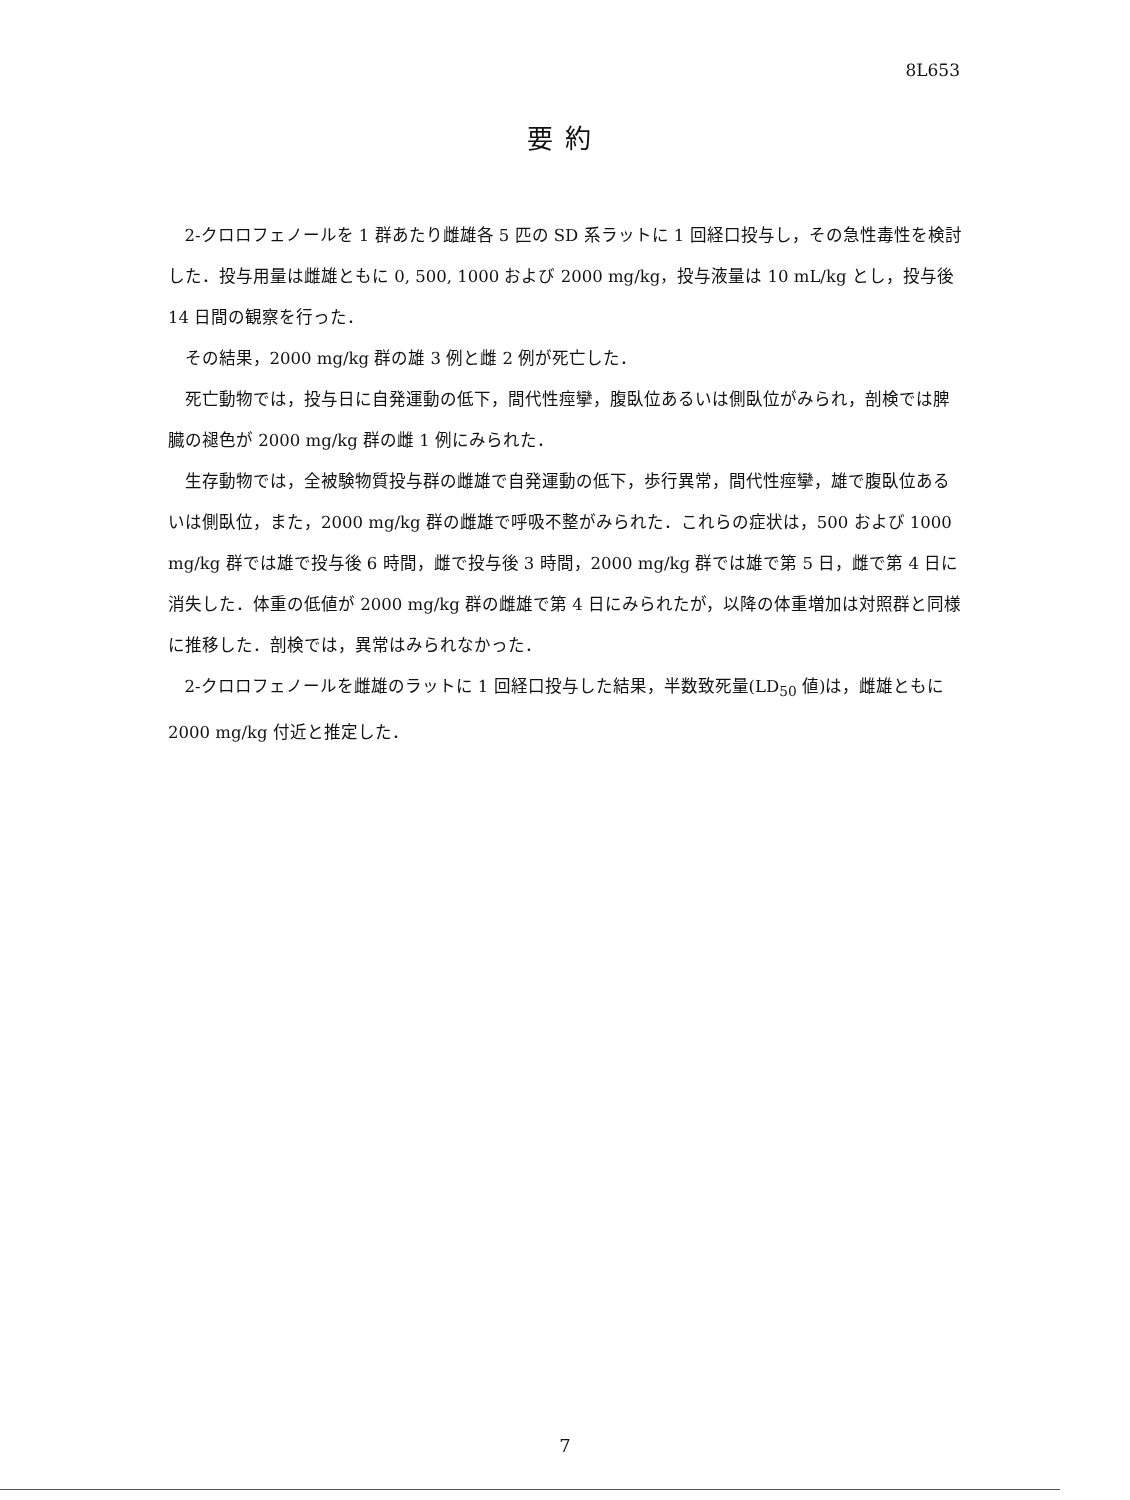8L653
要約
2-クロロフェノールを 1 群あたり雌雄各 5 匹の SD 系ラットに 1 回経口投与し，その急性毒性を検討した．投与用量は雌雄ともに 0, 500, 1000 および 2000 mg/kg，投与液量は 10 mL/kg とし，投与後 14 日間の観察を行った．
その結果，2000 mg/kg 群の雄 3 例と雌 2 例が死亡した．
死亡動物では，投与日に自発運動の低下，間代性痙攣，腹臥位あるいは側臥位がみられ，剖検では脾臓の褪色が 2000 mg/kg 群の雌 1 例にみられた．
生存動物では，全被験物質投与群の雌雄で自発運動の低下，歩行異常，間代性痙攣，雄で腹臥位あるいは側臥位，また，2000 mg/kg 群の雌雄で呼吸不整がみられた．これらの症状は，500 および 1000 mg/kg 群では雄で投与後 6 時間，雌で投与後 3 時間，2000 mg/kg 群では雄で第 5 日，雌で第 4 日に消失した．体重の低値が 2000 mg/kg 群の雌雄で第 4 日にみられたが，以降の体重増加は対照群と同様に推移した．剖検では，異常はみられなかった．
2-クロロフェノールを雌雄のラットに 1 回経口投与した結果，半数致死量(LD<sub>50</sub> 値)は，雌雄ともに 2000 mg/kg 付近と推定した．
7